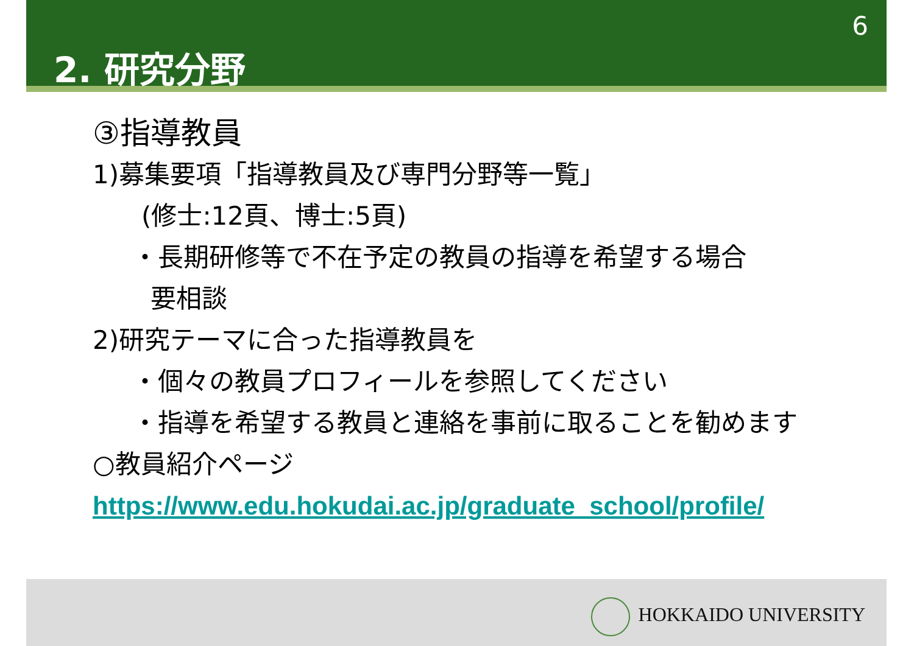6
2. 研究分野
③指導教員
1)募集要項「指導教員及び専門分野等一覧」
(修士:12頁、博士:5頁)
・長期研修等で不在予定の教員の指導を希望する場合
要相談
2)研究テーマに合った指導教員を
・個々の教員プロフィールを参照してください
・指導を希望する教員と連絡を事前に取ることを勧めます
○教員紹介ページ
https://www.edu.hokudai.ac.jp/graduate_school/profile/
HOKKAIDO UNIVERSITY